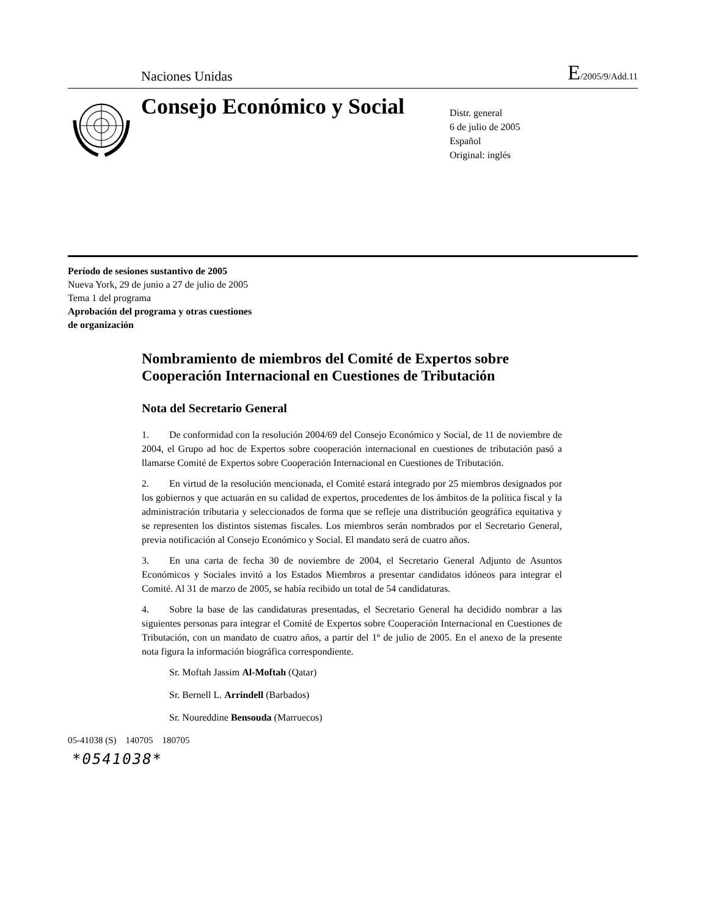Naciones Unidas E/2005/9/Add.11
Consejo Económico y Social
Distr. general
6 de julio de 2005
Español
Original: inglés
Período de sesiones sustantivo de 2005
Nueva York, 29 de junio a 27 de julio de 2005
Tema 1 del programa
Aprobación del programa y otras cuestiones
de organización
Nombramiento de miembros del Comité de Expertos sobre Cooperación Internacional en Cuestiones de Tributación
Nota del Secretario General
1. De conformidad con la resolución 2004/69 del Consejo Económico y Social, de 11 de noviembre de 2004, el Grupo ad hoc de Expertos sobre cooperación internacional en cuestiones de tributación pasó a llamarse Comité de Expertos sobre Cooperación Internacional en Cuestiones de Tributación.
2. En virtud de la resolución mencionada, el Comité estará integrado por 25 miembros designados por los gobiernos y que actuarán en su calidad de expertos, procedentes de los ámbitos de la política fiscal y la administración tributaria y seleccionados de forma que se refleje una distribución geográfica equitativa y se representen los distintos sistemas fiscales. Los miembros serán nombrados por el Secretario General, previa notificación al Consejo Económico y Social. El mandato será de cuatro años.
3. En una carta de fecha 30 de noviembre de 2004, el Secretario General Adjunto de Asuntos Económicos y Sociales invitó a los Estados Miembros a presentar candidatos idóneos para integrar el Comité. Al 31 de marzo de 2005, se había recibido un total de 54 candidaturas.
4. Sobre la base de las candidaturas presentadas, el Secretario General ha decidido nombrar a las siguientes personas para integrar el Comité de Expertos sobre Cooperación Internacional en Cuestiones de Tributación, con un mandato de cuatro años, a partir del 1º de julio de 2005. En el anexo de la presente nota figura la información biográfica correspondiente.
Sr. Moftah Jassim Al-Moftah (Qatar)
Sr. Bernell L. Arrindell (Barbados)
Sr. Noureddine Bensouda (Marruecos)
05-41038 (S) 140705 180705
*0541038*